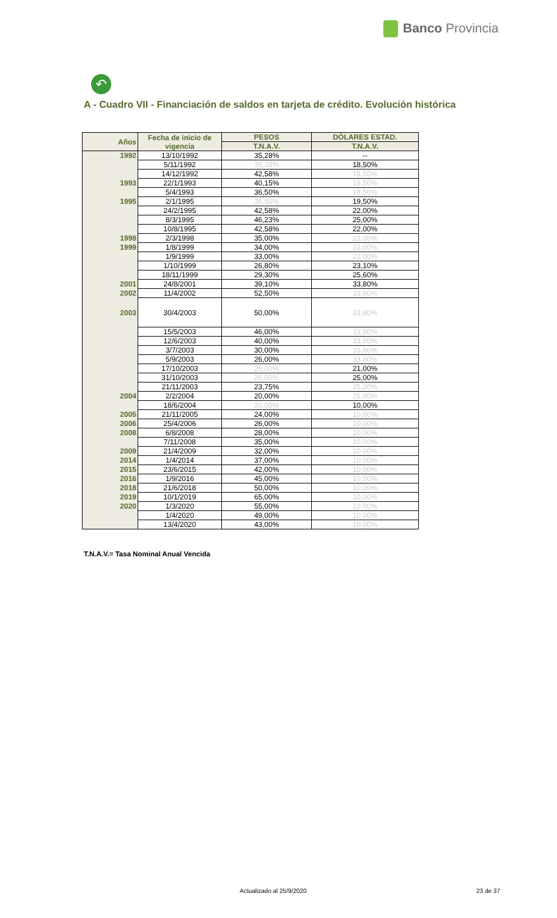Banco Provincia
↶
A - Cuadro VII - Financiación de saldos en tarjeta de crédito. Evolución histórica
| Años | Fecha de inicio de vigencia | PESOS | DÓLARES ESTAD. |
| --- | --- | --- | --- |
| | | T.N.A.V. | T.N.A.V. |
| 1992 | 13/10/1992 | 35,28% | -- |
| | 5/11/1992 | 35,28% | 18,50% |
| | 14/12/1992 | 42,58% | 18,50% |
| 1993 | 22/1/1993 | 40,15% | 18,50% |
| | 5/4/1993 | 36,50% | 18,50% |
| 1995 | 2/1/1995 | 36,50% | 19,50% |
| | 24/2/1995 | 42,58% | 22,00% |
| | 8/3/1995 | 46,23% | 25,00% |
| | 10/8/1995 | 42,58% | 22,00% |
| 1998 | 2/3/1998 | 35,00% | 22,00% |
| 1999 | 1/8/1999 | 34,00% | 22,00% |
| | 1/9/1999 | 33,00% | 22,00% |
| | 1/10/1999 | 26,80% | 23,10% |
| | 18/11/1999 | 29,30% | 25,60% |
| 2001 | 24/8/2001 | 39,10% | 33,80% |
| 2002 | 11/4/2002 | 52,50% | 33,80% |
| 2003 | 30/4/2003 | 50,00% | 33,80% |
| | 15/5/2003 | 46,00% | 33,80% |
| | 12/6/2003 | 40,00% | 33,80% |
| | 3/7/2003 | 30,00% | 33,80% |
| | 5/9/2003 | 26,00% | 33,80% |
| | 17/10/2003 | 26,00% | 21,00% |
| | 31/10/2003 | 26,00% | 25,00% |
| | 21/11/2003 | 23,75% | 25,00% |
| 2004 | 2/2/2004 | 20,00% | 25,00% |
| | 18/6/2004 | 20,00% | 10,00% |
| 2005 | 21/11/2005 | 24,00% | 10,00% |
| 2006 | 25/4/2006 | 26,00% | 10,00% |
| 2008 | 6/8/2008 | 28,00% | 10,00% |
| | 7/11/2008 | 35,00% | 10,00% |
| 2009 | 21/4/2009 | 32,00% | 10,00% |
| 2014 | 1/4/2014 | 37,00% | 10,00% |
| 2015 | 23/6/2015 | 42,00% | 10,00% |
| 2016 | 1/9/2016 | 45,00% | 10,00% |
| 2018 | 21/6/2018 | 50,00% | 10,00% |
| 2019 | 10/1/2019 | 65,00% | 10,00% |
| 2020 | 1/3/2020 | 55,00% | 10,00% |
| | 1/4/2020 | 49,00% | 10,00% |
| | 13/4/2020 | 43,00% | 10,00% |
T.N.A.V.= Tasa Nominal Anual Vencida
Actualizado al 25/9/2020 23 de 37